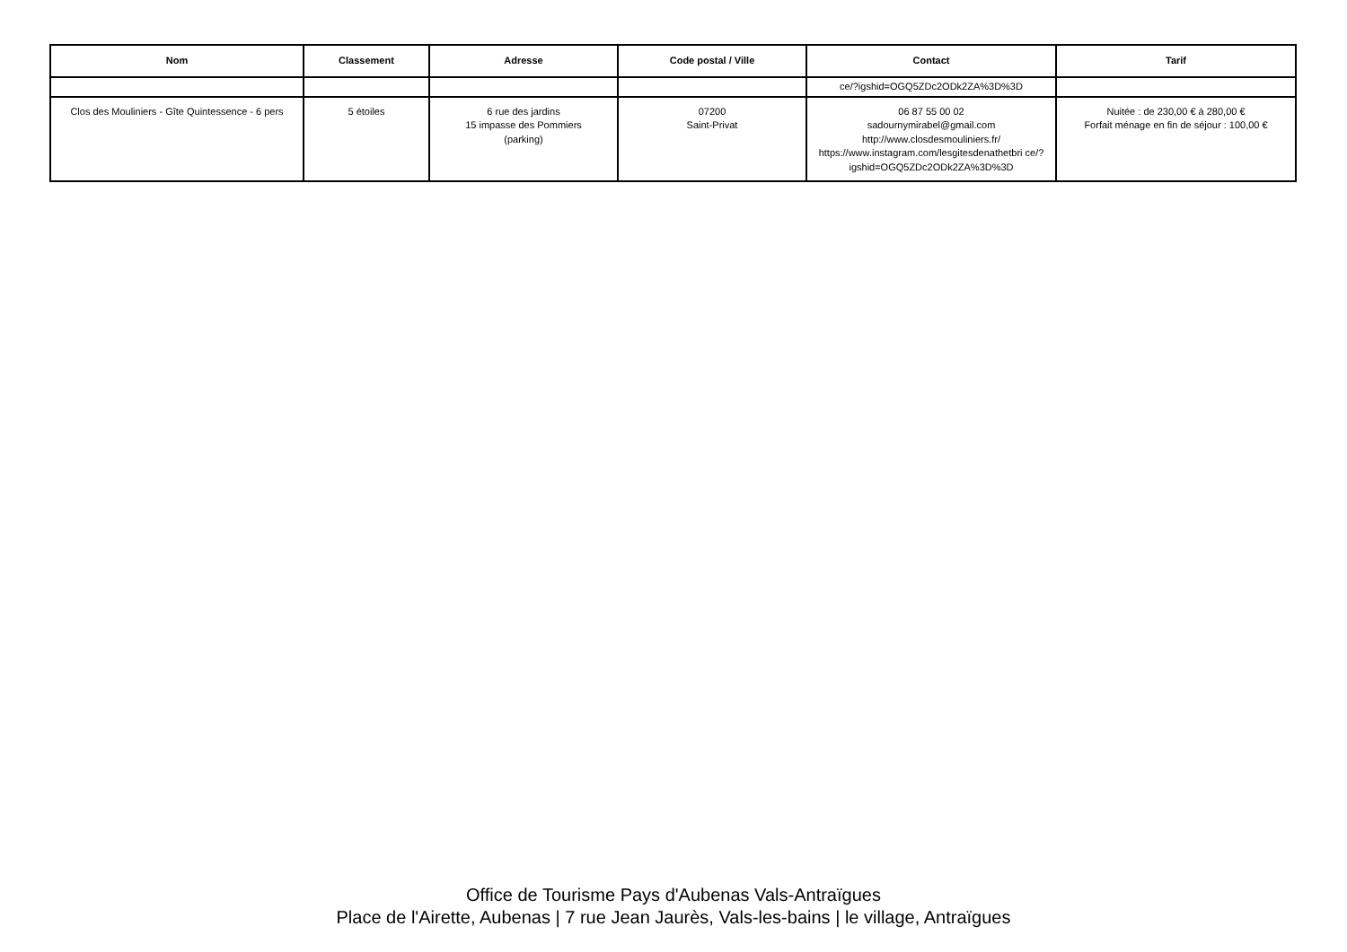| Nom | Classement | Adresse | Code postal / Ville | Contact | Tarif |
| --- | --- | --- | --- | --- | --- |
| | | | | ce/?igshid=OGQ5ZDc2ODk2ZA%3D%3D | |
| Clos des Mouliniers - Gîte Quintessence - 6 pers | 5 étoiles | 6 rue des jardins 15 impasse des Pommiers (parking) | 07200 Saint-Privat | 06 87 55 00 02 sadournymirabel@gmail.com http://www.closdesmouliniers.fr/ https://www.instagram.com/lesgitesdenathetbri ce/?igshid=OGQ5ZDc2ODk2ZA%3D%3D | Nuitée : de 230,00 € à 280,00 € Forfait ménage en fin de séjour : 100,00 € |
Office de Tourisme Pays d'Aubenas Vals-Antraïgues
Place de l'Airette, Aubenas | 7 rue Jean Jaurès, Vals-les-bains | le village, Antraïgues